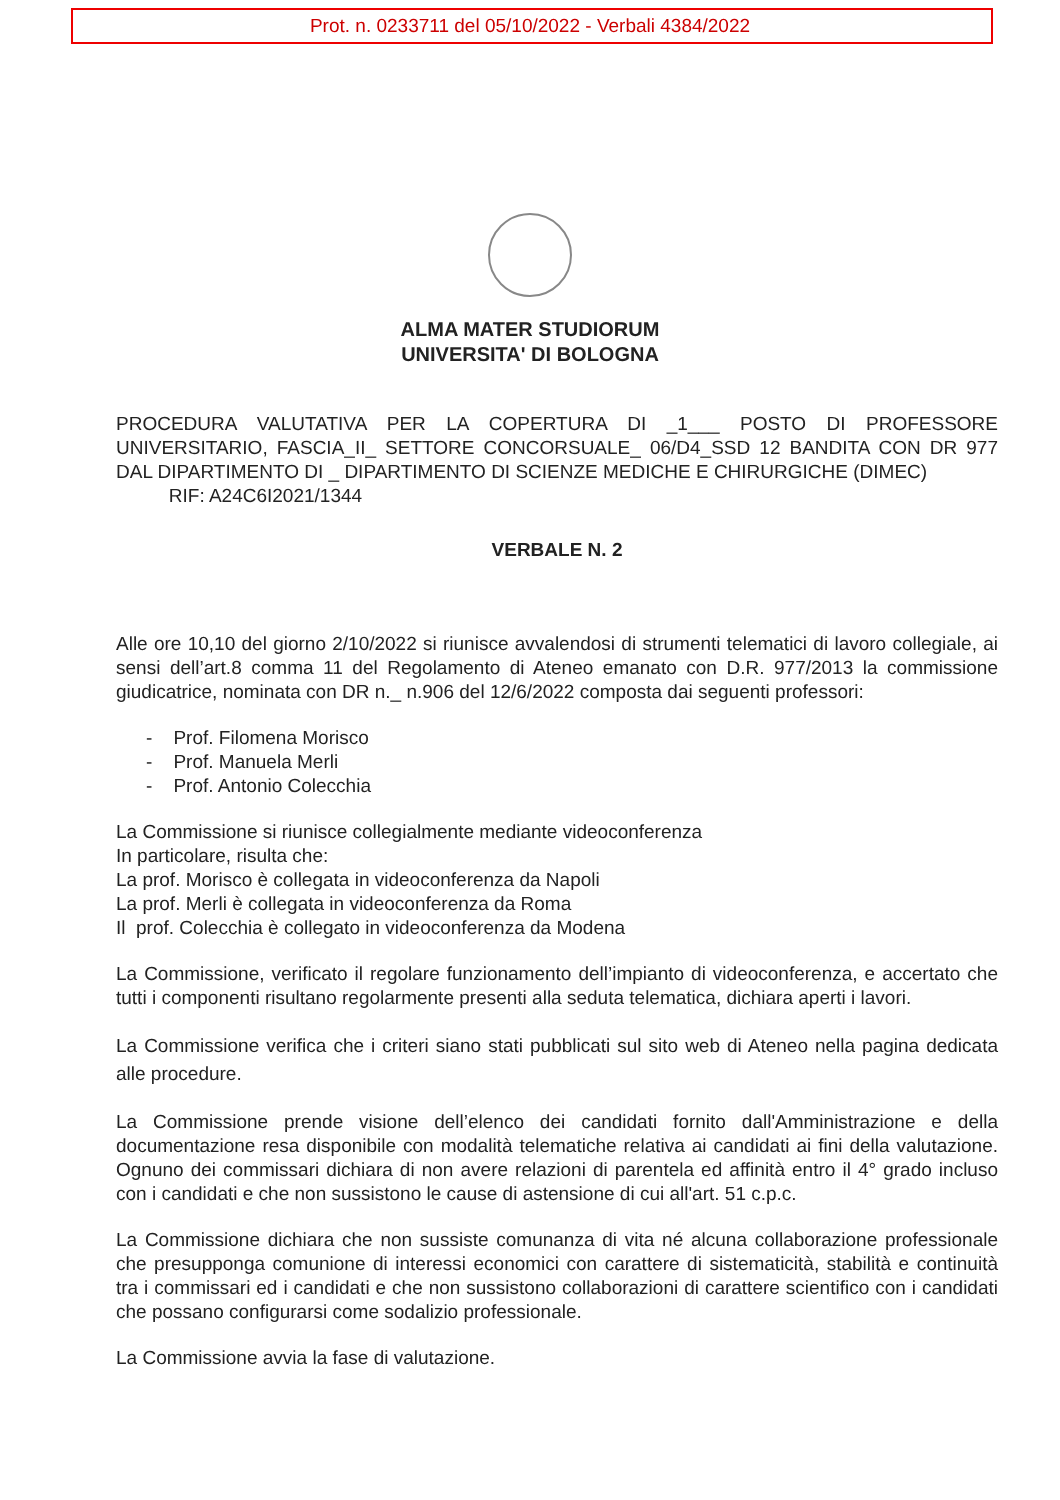Prot. n. 0233711 del 05/10/2022 - Verbali 4384/2022
ALMA MATER STUDIORUM
UNIVERSITA' DI BOLOGNA
PROCEDURA VALUTATIVA PER LA COPERTURA DI _1___ POSTO DI PROFESSORE UNIVERSITARIO, FASCIA_II_ SETTORE CONCORSUALE_ 06/D4_SSD 12 BANDITA CON DR 977 DAL DIPARTIMENTO DI _ DIPARTIMENTO DI SCIENZE MEDICHE E CHIRURGICHE (DIMEC)
RIF: A24C6I2021/1344
VERBALE N. 2
Alle ore 10,10 del giorno 2/10/2022 si riunisce avvalendosi di strumenti telematici di lavoro collegiale, ai sensi dell’art.8 comma 11 del Regolamento di Ateneo emanato con D.R. 977/2013 la commissione giudicatrice, nominata con DR n._ n.906 del 12/6/2022 composta dai seguenti professori:
- Prof. Filomena Morisco
- Prof. Manuela Merli
- Prof. Antonio Colecchia
La Commissione si riunisce collegialmente mediante videoconferenza
In particolare, risulta che:
La prof. Morisco è collegata in videoconferenza da Napoli
La prof. Merli è collegata in videoconferenza da Roma
Il prof. Colecchia è collegato in videoconferenza da Modena
La Commissione, verificato il regolare funzionamento dell’impianto di videoconferenza, e accertato che tutti i componenti risultano regolarmente presenti alla seduta telematica, dichiara aperti i lavori.
La Commissione verifica che i criteri siano stati pubblicati sul sito web di Ateneo nella pagina dedicata alle procedure.
La Commissione prende visione dell’elenco dei candidati fornito dall'Amministrazione e della documentazione resa disponibile con modalità telematiche relativa ai candidati ai fini della valutazione. Ognuno dei commissari dichiara di non avere relazioni di parentela ed affinità entro il 4° grado incluso con i candidati e che non sussistono le cause di astensione di cui all'art. 51 c.p.c.
La Commissione dichiara che non sussiste comunanza di vita né alcuna collaborazione professionale che presupponga comunione di interessi economici con carattere di sistematicità, stabilità e continuità tra i commissari ed i candidati e che non sussistono collaborazioni di carattere scientifico con i candidati che possano configurarsi come sodalizio professionale.
La Commissione avvia la fase di valutazione.